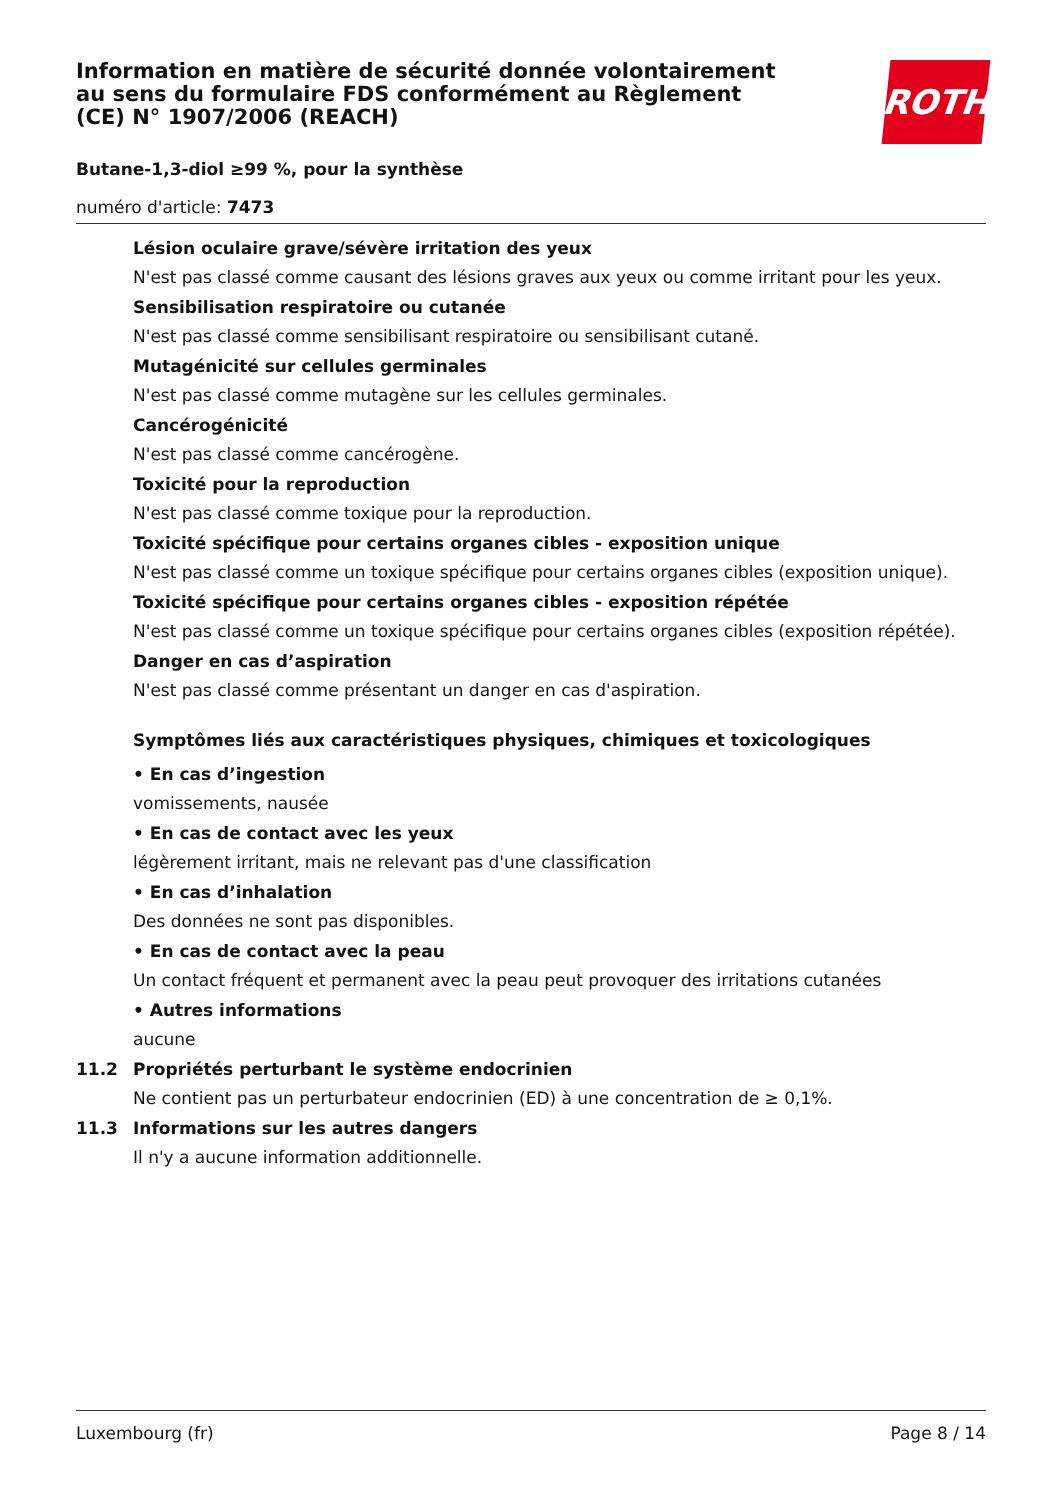Information en matière de sécurité donnée volontairement au sens du formulaire FDS conformément au Règlement (CE) N° 1907/2006 (REACH)
ROTH
Butane-1,3-diol ≥99 %, pour la synthèse
numéro d'article: 7473
Lésion oculaire grave/sévère irritation des yeux
N'est pas classé comme causant des lésions graves aux yeux ou comme irritant pour les yeux.
Sensibilisation respiratoire ou cutanée
N'est pas classé comme sensibilisant respiratoire ou sensibilisant cutané.
Mutagénicité sur cellules germinales
N'est pas classé comme mutagène sur les cellules germinales.
Cancérogénicité
N'est pas classé comme cancérogène.
Toxicité pour la reproduction
N'est pas classé comme toxique pour la reproduction.
Toxicité spécifique pour certains organes cibles - exposition unique
N'est pas classé comme un toxique spécifique pour certains organes cibles (exposition unique).
Toxicité spécifique pour certains organes cibles - exposition répétée
N'est pas classé comme un toxique spécifique pour certains organes cibles (exposition répétée).
Danger en cas d’aspiration
N'est pas classé comme présentant un danger en cas d'aspiration.
Symptômes liés aux caractéristiques physiques, chimiques et toxicologiques
• En cas d’ingestion
vomissements, nausée
• En cas de contact avec les yeux
légèrement irritant, mais ne relevant pas d'une classification
• En cas d’inhalation
Des données ne sont pas disponibles.
• En cas de contact avec la peau
Un contact fréquent et permanent avec la peau peut provoquer des irritations cutanées
• Autres informations
aucune
11.2 Propriétés perturbant le système endocrinien
Ne contient pas un perturbateur endocrinien (ED) à une concentration de ≥ 0,1%.
11.3 Informations sur les autres dangers
Il n'y a aucune information additionnelle.
Luxembourg (fr) Page 8 / 14